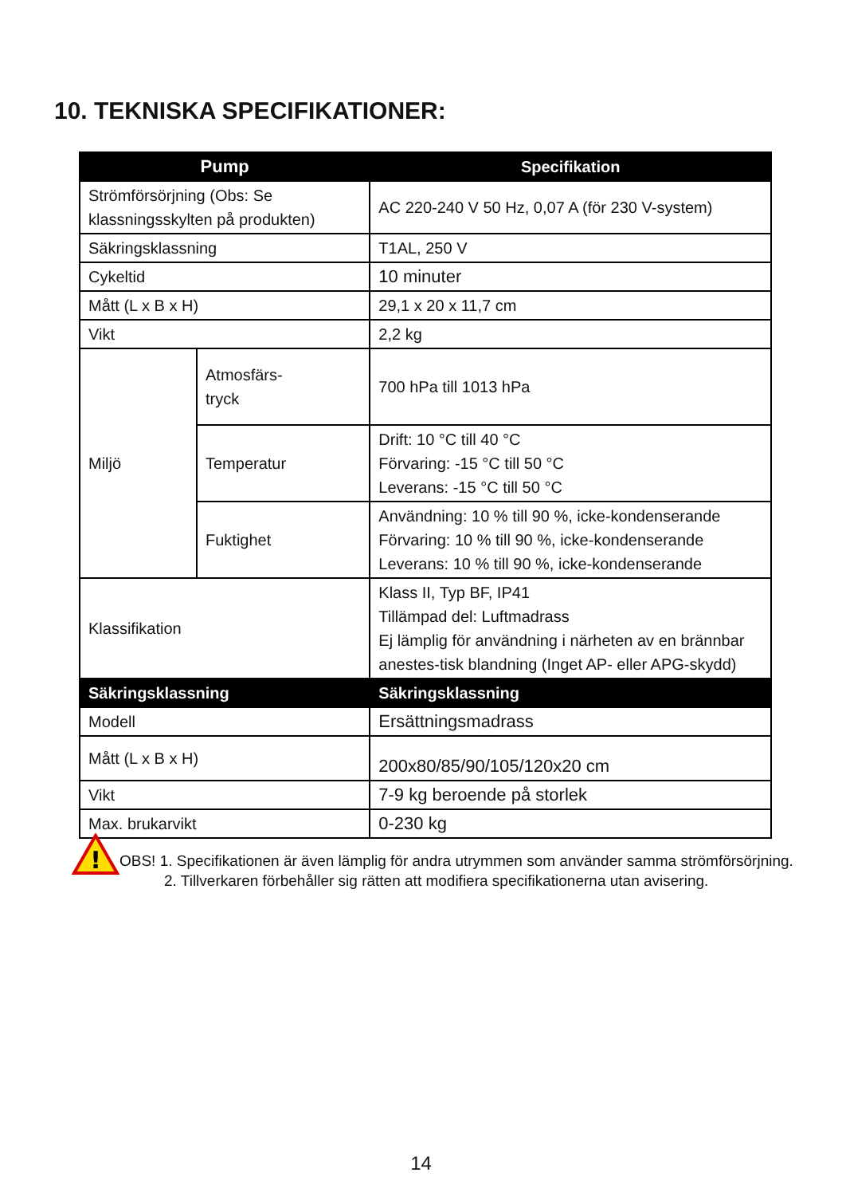10. TEKNISKA SPECIFIKATIONER:
| Pump | | Specifikation |
| --- | --- | --- |
| Strömförsörjning (Obs: Se klassningsskylten på produkten) | | AC 220-240 V 50 Hz, 0,07 A (för 230 V-system) |
| Säkringsklassning | | T1AL, 250 V |
| Cykeltid | | 10 minuter |
| Mått (L x B x H) | | 29,1 x 20 x 11,7 cm |
| Vikt | | 2,2 kg |
| Miljö | Atmosfärs- tryck | 700 hPa till 1013 hPa |
| | Temperatur | Drift: 10 °C till 40 °C Förvaring: -15 °C till 50 °C Leverans: -15 °C till 50 °C |
| | Fuktighet | Användning: 10 % till 90 %, icke-kondenserande Förvaring: 10 % till 90 %, icke-kondenserande Leverans: 10 % till 90 %, icke-kondenserande |
| Klassifikation | | Klass II, Typ BF, IP41 Tillämpad del: Luftmadrass Ej lämplig för användning i närheten av en brännbar anestes-tisk blandning (Inget AP- eller APG-skydd) |
| Säkringsklassning | | Säkringsklassning |
| Modell | | Ersättningsmadrass |
| Mått (L x B x H) | | 200x80/85/90/105/120x20 cm |
| Vikt | | 7-9 kg beroende på storlek |
| Max. brukarvikt | | 0-230 kg |
!
OBS! 1. Specifikationen är även lämplig för andra utrymmen som använder samma strömförsörjning.
2. Tillverkaren förbehåller sig rätten att modifiera specifikationerna utan avisering.
14